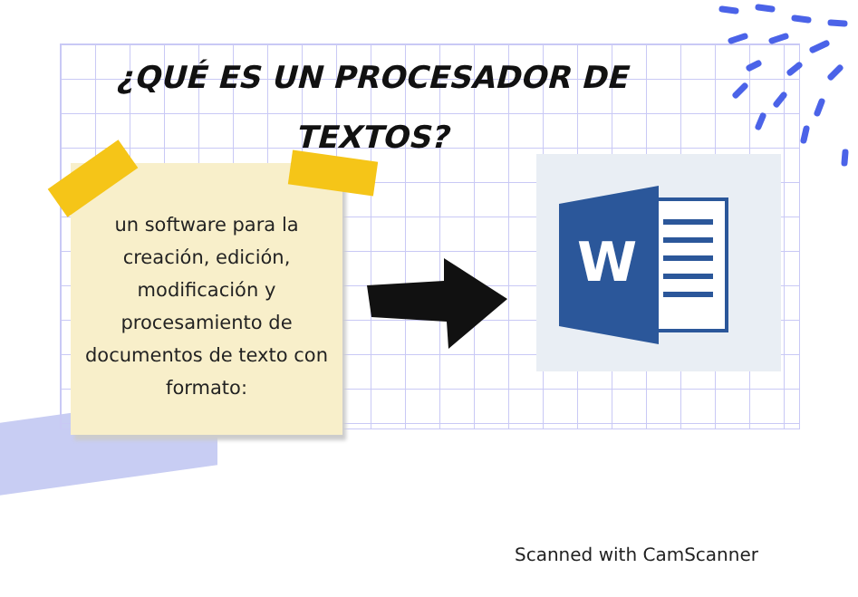¿QUÉ ES UN PROCESADOR DE
TEXTOS?
un software para la
creación, edición,
modificación y
procesamiento de
documentos de texto con
formato:
W
Scanned with CamScanner